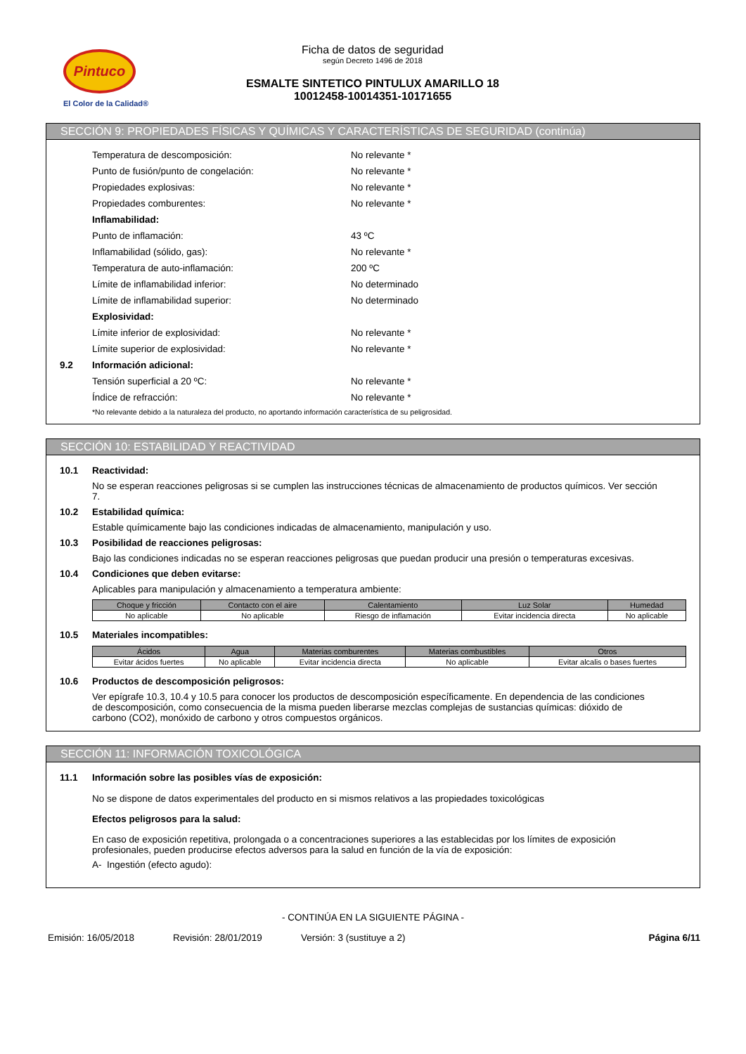Pintuco
El Color de la Calidad®
Ficha de datos de seguridad
según Decreto 1496 de 2018
ESMALTE SINTETICO PINTULUX AMARILLO 18
10012458-10014351-10171655
SECCIÓN 9: PROPIEDADES FÍSICAS Y QUÍMICAS Y CARACTERÍSTICAS DE SEGURIDAD (continúa)
Temperatura de descomposición: No relevante *
Punto de fusión/punto de congelación: No relevante *
Propiedades explosivas: No relevante *
Propiedades comburentes: No relevante *
Inflamabilidad:
Punto de inflamación: 43 ºC
Inflamabilidad (sólido, gas): No relevante *
Temperatura de auto-inflamación: 200 ºC
Límite de inflamabilidad inferior: No determinado
Límite de inflamabilidad superior: No determinado
Explosividad:
Límite inferior de explosividad: No relevante *
Límite superior de explosividad: No relevante *
9.2 Información adicional:
Tensión superficial a 20 ºC: No relevante *
Índice de refracción: No relevante *
*No relevante debido a la naturaleza del producto, no aportando información característica de su peligrosidad.
SECCIÓN 10: ESTABILIDAD Y REACTIVIDAD
10.1 Reactividad:
No se esperan reacciones peligrosas si se cumplen las instrucciones técnicas de almacenamiento de productos químicos. Ver sección 7.
10.2 Estabilidad química:
Estable químicamente bajo las condiciones indicadas de almacenamiento, manipulación y uso.
10.3 Posibilidad de reacciones peligrosas:
Bajo las condiciones indicadas no se esperan reacciones peligrosas que puedan producir una presión o temperaturas excesivas.
10.4 Condiciones que deben evitarse:
Aplicables para manipulación y almacenamiento a temperatura ambiente:
| Choque y fricción | Contacto con el aire | Calentamiento | Luz Solar | Humedad |
| --- | --- | --- | --- | --- |
| No aplicable | No aplicable | Riesgo de inflamación | Evitar incidencia directa | No aplicable |
10.5 Materiales incompatibles:
| Ácidos | Agua | Materias comburentes | Materias combustibles | Otros |
| --- | --- | --- | --- | --- |
| Evitar ácidos fuertes | No aplicable | Evitar incidencia directa | No aplicable | Evitar alcalis o bases fuertes |
10.6 Productos de descomposición peligrosos:
Ver epígrafe 10.3, 10.4 y 10.5 para conocer los productos de descomposición específicamente. En dependencia de las condiciones de descomposición, como consecuencia de la misma pueden liberarse mezclas complejas de sustancias químicas: dióxido de carbono (CO2), monóxido de carbono y otros compuestos orgánicos.
SECCIÓN 11: INFORMACIÓN TOXICOLÓGICA
11.1 Información sobre las posibles vías de exposición:
No se dispone de datos experimentales del producto en si mismos relativos a las propiedades toxicológicas
Efectos peligrosos para la salud:
En caso de exposición repetitiva, prolongada o a concentraciones superiores a las establecidas por los límites de exposición profesionales, pueden producirse efectos adversos para la salud en función de la vía de exposición:
A- Ingestión (efecto agudo):
- CONTINÚA EN LA SIGUIENTE PÁGINA -
Emisión: 16/05/2018 Revisión: 28/01/2019 Versión: 3 (sustituye a 2) Página 6/11